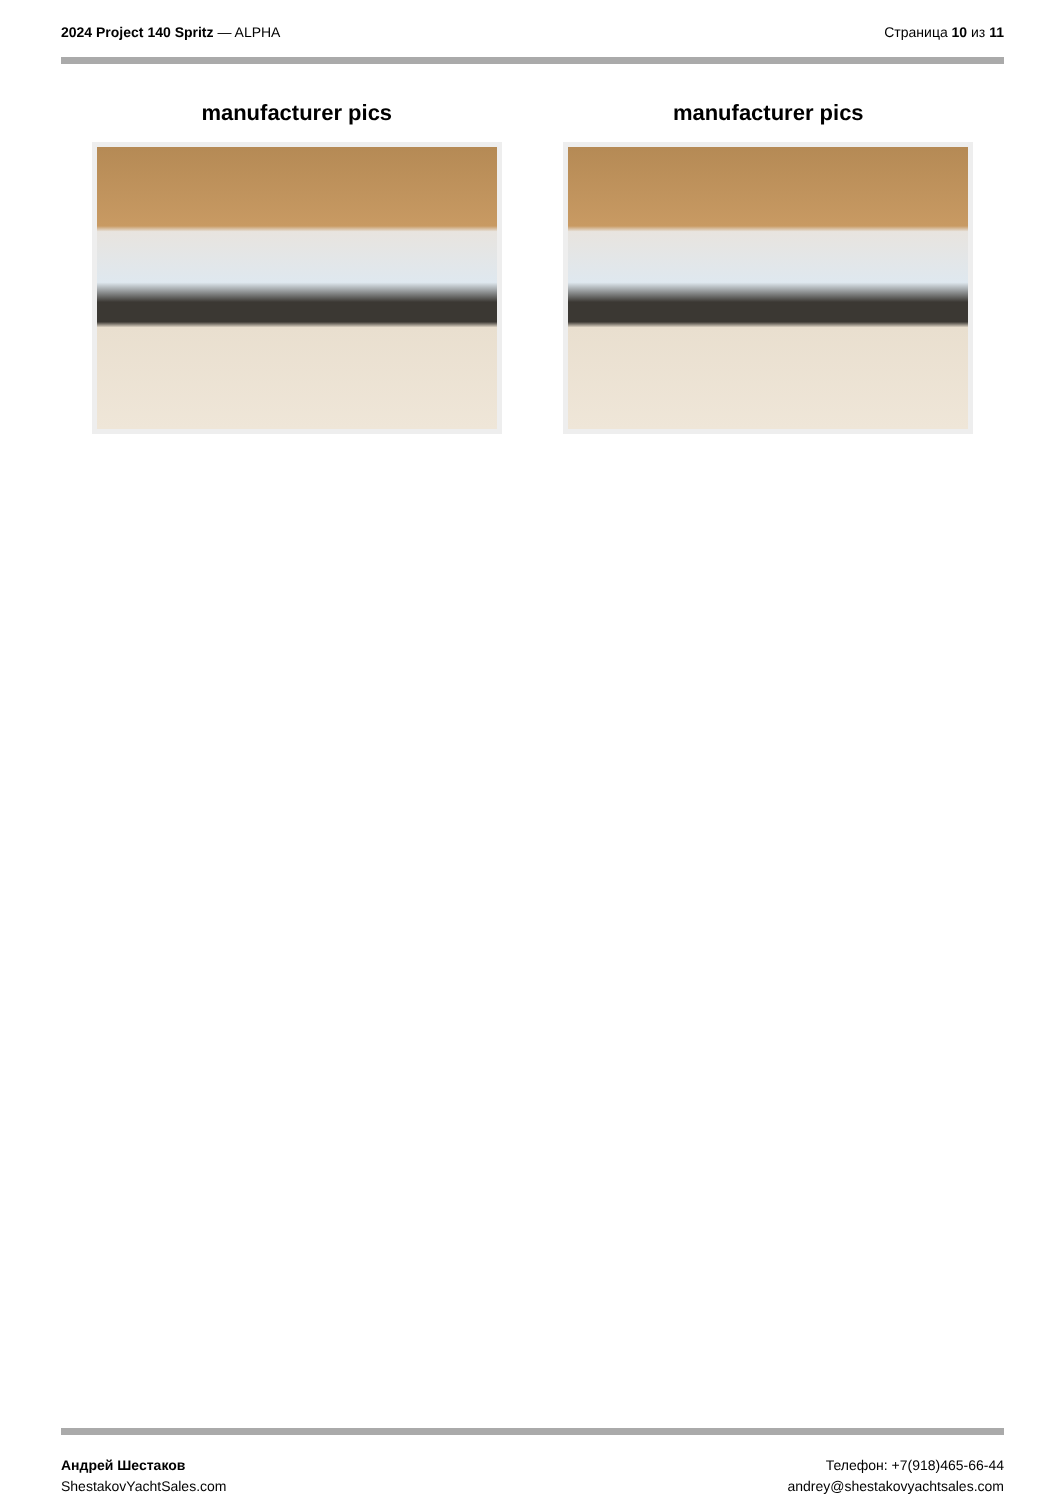2024 Project 140 Spritz — ALPHA
Страница 10 из 11
manufacturer pics manufacturer pics
Андрей Шестаков
ShestakovYachtSales.com
Телефон: +7(918)465-66-44
andrey@shestakovyachtsales.com